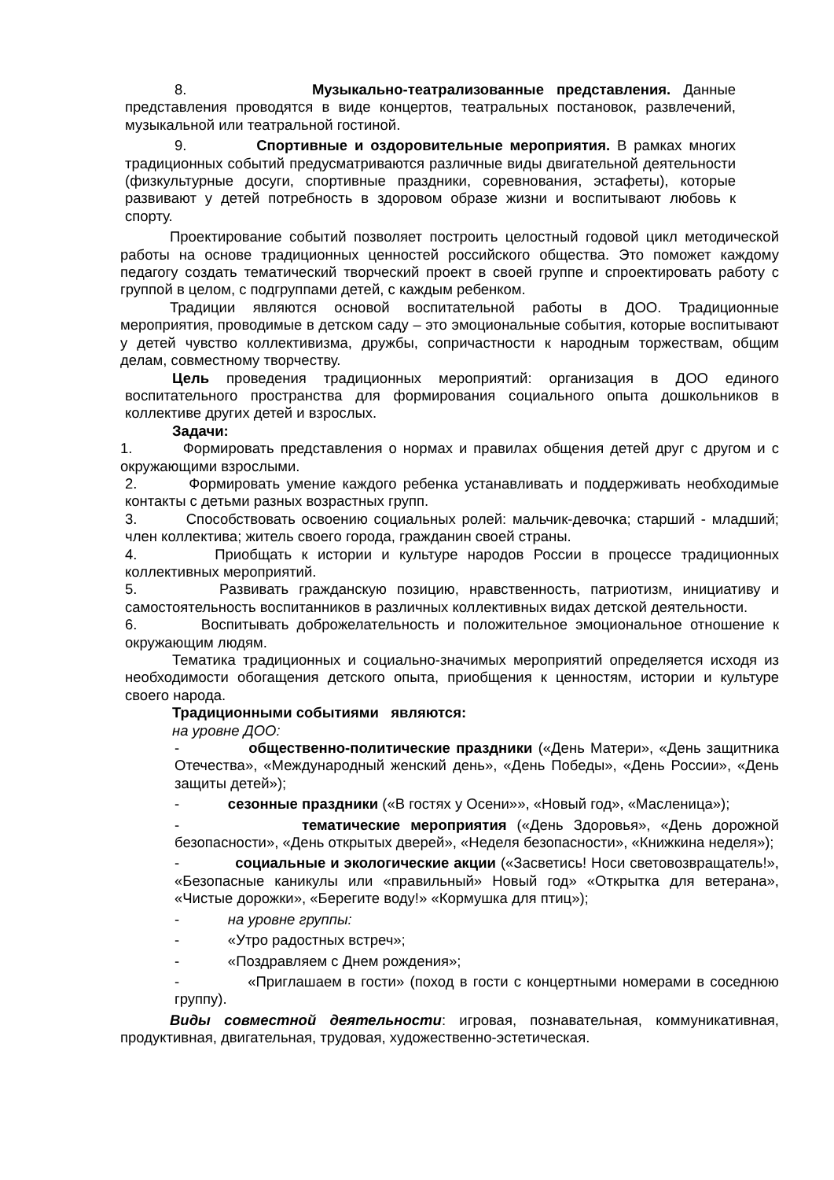8. Музыкально-театрализованные представления. Данные представления проводятся в виде концертов, театральных постановок, развлечений, музыкальной или театральной гостиной.
9. Спортивные и оздоровительные мероприятия. В рамках многих традиционных событий предусматриваются различные виды двигательной деятельности (физкультурные досуги, спортивные праздники, соревнования, эстафеты), которые развивают у детей потребность в здоровом образе жизни и воспитывают любовь к спорту.
Проектирование событий позволяет построить целостный годовой цикл методической работы на основе традиционных ценностей российского общества. Это поможет каждому педагогу создать тематический творческий проект в своей группе и спроектировать работу с группой в целом, с подгруппами детей, с каждым ребенком.
Традиции являются основой воспитательной работы в ДОО. Традиционные мероприятия, проводимые в детском саду – это эмоциональные события, которые воспитывают у детей чувство коллективизма, дружбы, сопричастности к народным торжествам, общим делам, совместному творчеству.
Цель проведения традиционных мероприятий: организация в ДОО единого воспитательного пространства для формирования социального опыта дошкольников в коллективе других детей и взрослых.
Задачи:
1. Формировать представления о нормах и правилах общения детей друг с другом и с окружающими взрослыми.
2. Формировать умение каждого ребенка устанавливать и поддерживать необходимые контакты с детьми разных возрастных групп.
3. Способствовать освоению социальных ролей: мальчик-девочка; старший - младший; член коллектива; житель своего города, гражданин своей страны.
4. Приобщать к истории и культуре народов России в процессе традиционных коллективных мероприятий.
5. Развивать гражданскую позицию, нравственность, патриотизм, инициативу и самостоятельность воспитанников в различных коллективных видах детской деятельности.
6. Воспитывать доброжелательность и положительное эмоциональное отношение к окружающим людям.
Тематика традиционных и социально-значимых мероприятий определяется исходя из необходимости обогащения детского опыта, приобщения к ценностям, истории и культуре своего народа.
Традиционными событиями являются:
на уровне ДОО:
- общественно-политические праздники («День Матери», «День защитника Отечества», «Международный женский день», «День Победы», «День России», «День защиты детей»);
- сезонные праздники («В гостях у Осени»», «Новый год», «Масленица»);
- тематические мероприятия («День Здоровья», «День дорожной безопасности», «День открытых дверей», «Неделя безопасности», «Книжкина неделя»);
- социальные и экологические акции («Засветись! Носи световозвращатель!», «Безопасные каникулы или «правильный» Новый год» «Открытка для ветерана», «Чистые дорожки», «Берегите воду!» «Кормушка для птиц»);
- на уровне группы:
- «Утро радостных встреч»;
- «Поздравляем с Днем рождения»;
- «Приглашаем в гости» (поход в гости с концертными номерами в соседнюю группу).
Виды совместной деятельности: игровая, познавательная, коммуникативная, продуктивная, двигательная, трудовая, художественно-эстетическая.